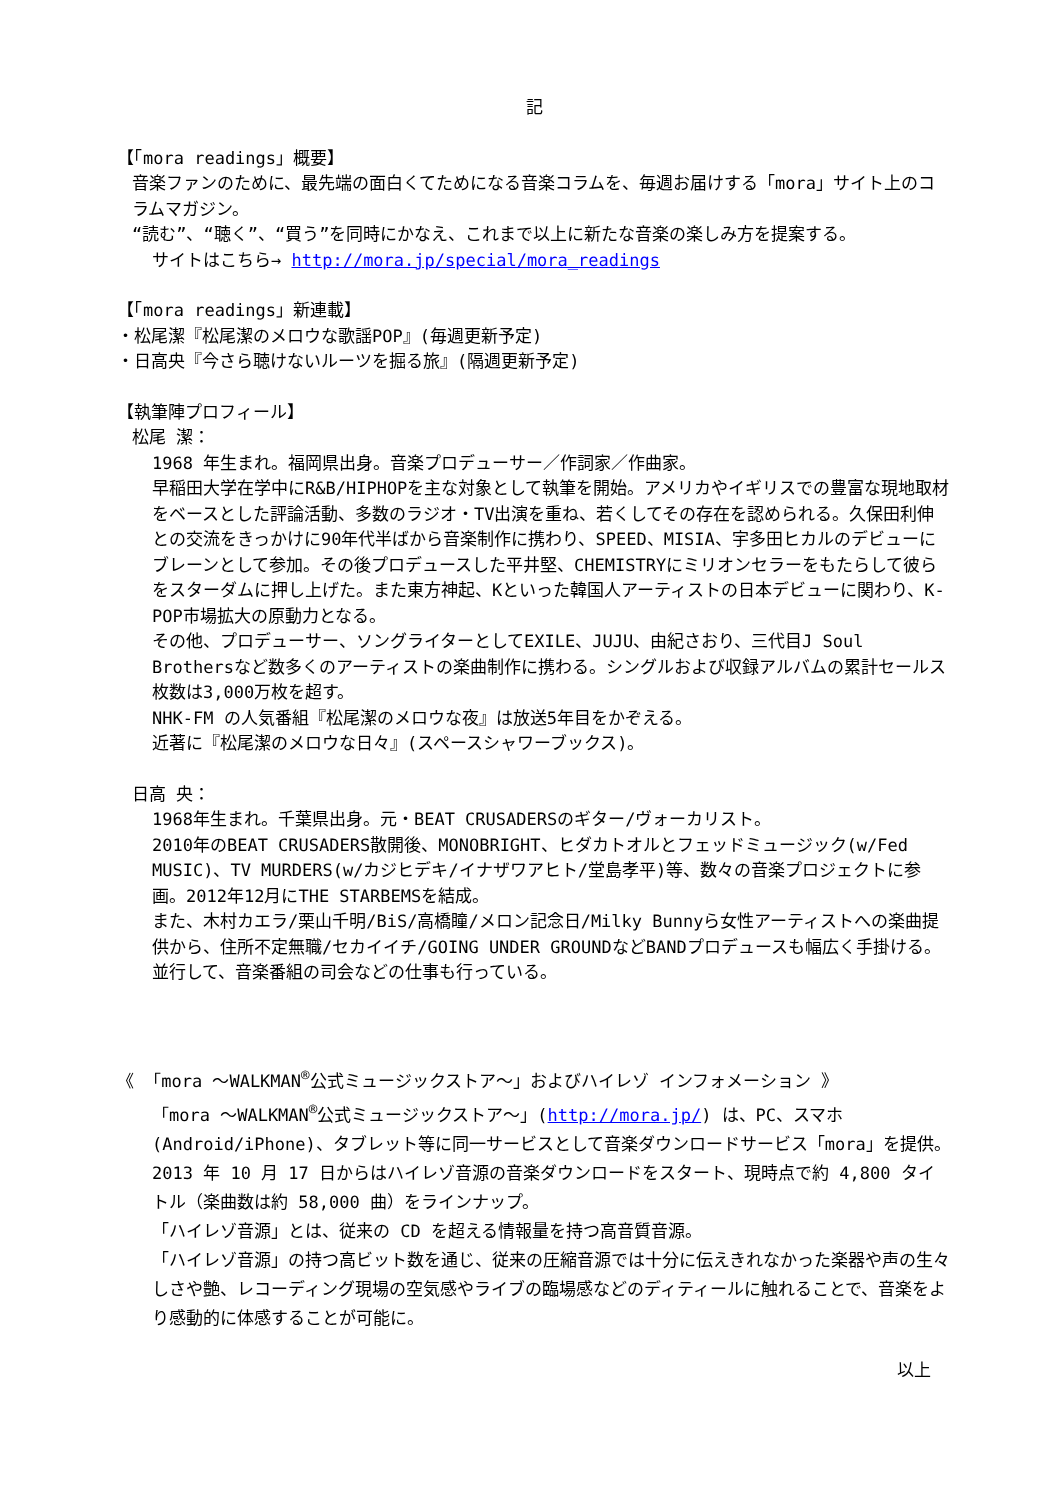記
【「mora readings」概要】
音楽ファンのために、最先端の面白くてためになる音楽コラムを、毎週お届けする「mora」サイト上のコラムマガジン。
“読む”、“聴く”、“買う”を同時にかなえ、これまで以上に新たな音楽の楽しみ方を提案する。
サイトはこちら→ http://mora.jp/special/mora_readings
【「mora readings」新連載】
・松尾潔『松尾潔のメロウな歌謡POP』(毎週更新予定)
・日高央『今さら聴けないルーツを掘る旅』(隔週更新予定)
【執筆陣プロフィール】
松尾 潔：
1968 年生まれ。福岡県出身。音楽プロデューサー／作詞家／作曲家。
早稲田大学在学中にR&B/HIPHOPを主な対象として執筆を開始。アメリカやイギリスでの豊富な現地取材をベースとした評論活動、多数のラジオ・TV出演を重ね、若くしてその存在を認められる。久保田利伸との交流をきっかけに90年代半ばから音楽制作に携わり、SPEED、MISIA、宇多田ヒカルのデビューにブレーンとして参加。その後プロデュースした平井堅、CHEMISTRYにミリオンセラーをもたらして彼らをスターダムに押し上げた。また東方神起、Kといった韓国人アーティストの日本デビューに関わり、K-POP市場拡大の原動力となる。
その他、プロデューサー、ソングライターとしてEXILE、JUJU、由紀さおり、三代目J Soul Brothersなど数多くのアーティストの楽曲制作に携わる。シングルおよび収録アルバムの累計セールス枚数は3,000万枚を超す。
NHK-FM の人気番組『松尾潔のメロウな夜』は放送5年目をかぞえる。
近著に『松尾潔のメロウな日々』(スペースシャワーブックス)。
日高 央：
1968年生まれ。千葉県出身。元・BEAT CRUSADERSのギター/ヴォーカリスト。
2010年のBEAT CRUSADERS散開後、MONOBRIGHT、ヒダカトオルとフェッドミュージック(w/Fed MUSIC)、TV MURDERS(w/カジヒデキ/イナザワアヒト/堂島孝平)等、数々の音楽プロジェクトに参画。2012年12月にTHE STARBEMSを結成。
また、木村カエラ/栗山千明/BiS/高橋瞳/メロン記念日/Milky Bunnyら女性アーティストへの楽曲提供から、住所不定無職/セカイイチ/GOING UNDER GROUNDなどBANDプロデュースも幅広く手掛ける。並行して、音楽番組の司会などの仕事も行っている。
《 「mora ～WALKMAN<sup>®</sup>公式ミュージックストア～」およびハイレゾ インフォメーション 》
「mora ～WALKMAN<sup>®</sup>公式ミュージックストア～」(http://mora.jp/) は、PC、スマホ(Android/iPhone)、タブレット等に同一サービスとして音楽ダウンロードサービス「mora」を提供。2013 年 10 月 17 日からはハイレゾ音源の音楽ダウンロードをスタート、現時点で約 4,800 タイトル（楽曲数は約 58,000 曲）をラインナップ。
「ハイレゾ音源」とは、従来の CD を超える情報量を持つ高音質音源。
「ハイレゾ音源」の持つ高ビット数を通じ、従来の圧縮音源では十分に伝えきれなかった楽器や声の生々しさや艶、レコーディング現場の空気感やライブの臨場感などのディティールに触れることで、音楽をより感動的に体感することが可能に。
以上